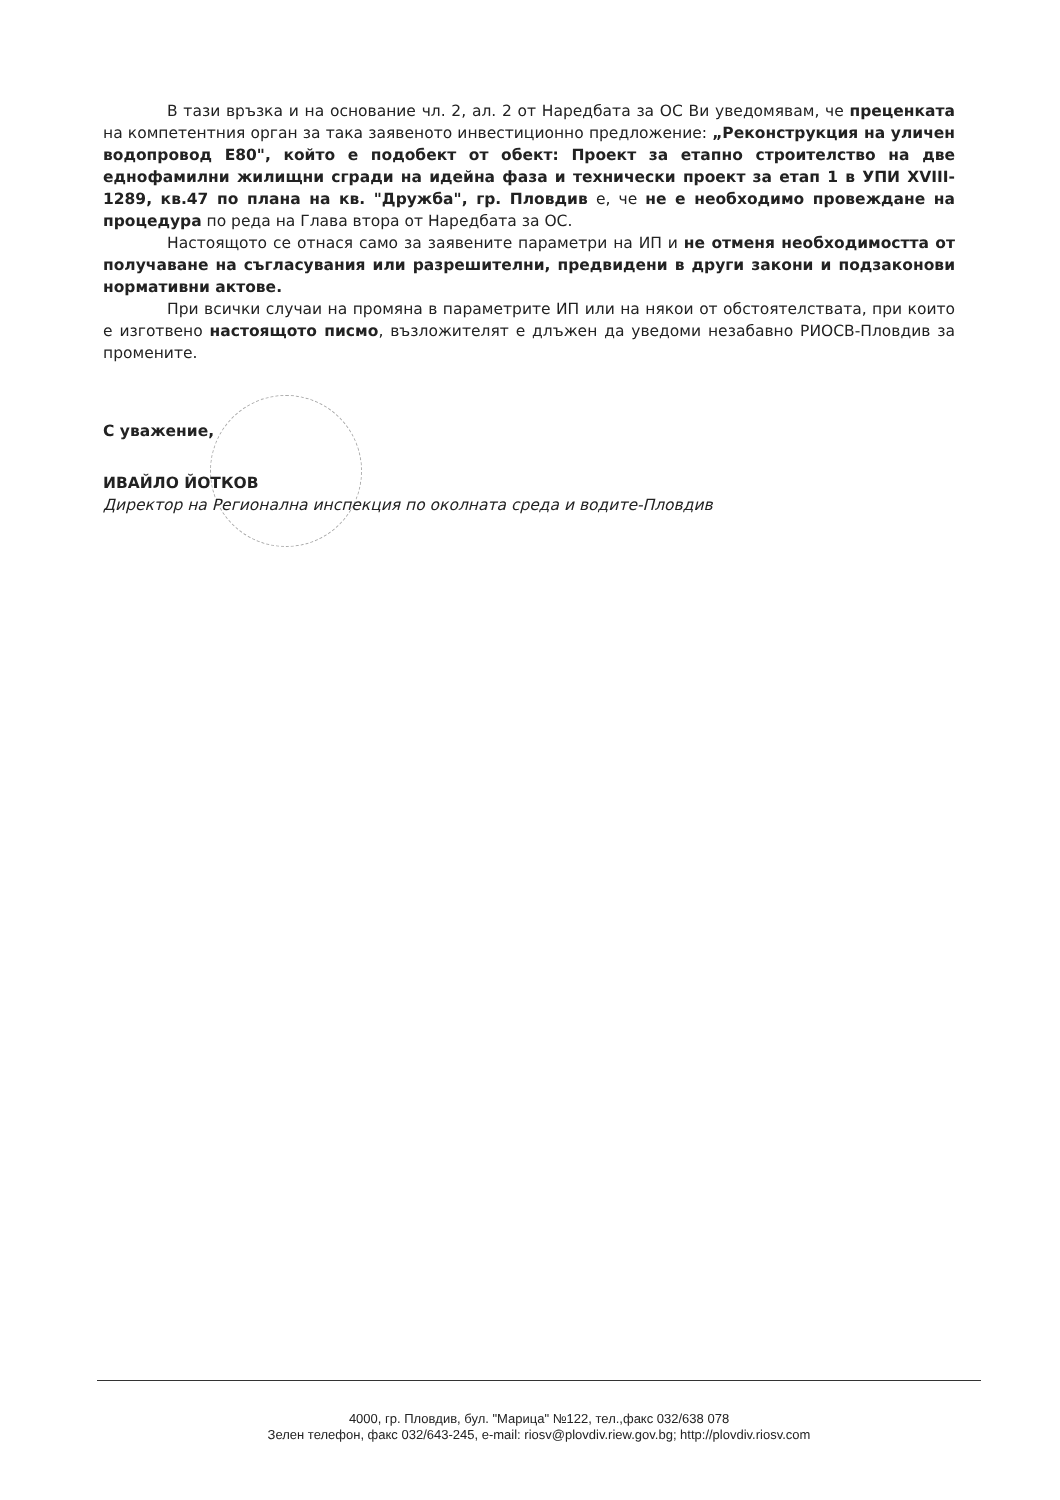В тази връзка и на основание чл. 2, ал. 2 от Наредбата за ОС Ви уведомявам, че преценката на компетентния орган за така заявеното инвестиционно предложение: „Реконструкция на уличен водопровод Е80", който е подобект от обект: Проект за етапно строителство на две еднофамилни жилищни сгради на идейна фаза и технически проект за етап 1 в УПИ XVIII-1289, кв.47 по плана на кв. "Дружба", гр. Пловдив е, че не е необходимо провеждане на процедура по реда на Глава втора от Наредбата за ОС.
Настоящото се отнася само за заявените параметри на ИП и не отменя необходимостта от получаване на съгласувания или разрешителни, предвидени в други закони и подзаконови нормативни актове.
При всички случаи на промяна в параметрите ИП или на някои от обстоятелствата, при които е изготвено настоящото писмо, възложителят е длъжен да уведоми незабавно РИОСВ-Пловдив за промените.
С уважение,
ИВАЙЛО ЙОТКОВ
Директор на Регионална инспекция по околната среда и водите-Пловдив
4000, гр. Пловдив, бул. "Марица" №122, тел.,факс 032/638 078
Зелен телефон, факс 032/643-245, e-mail: riosv@plovdiv.riew.gov.bg; http://plovdiv.riosv.com